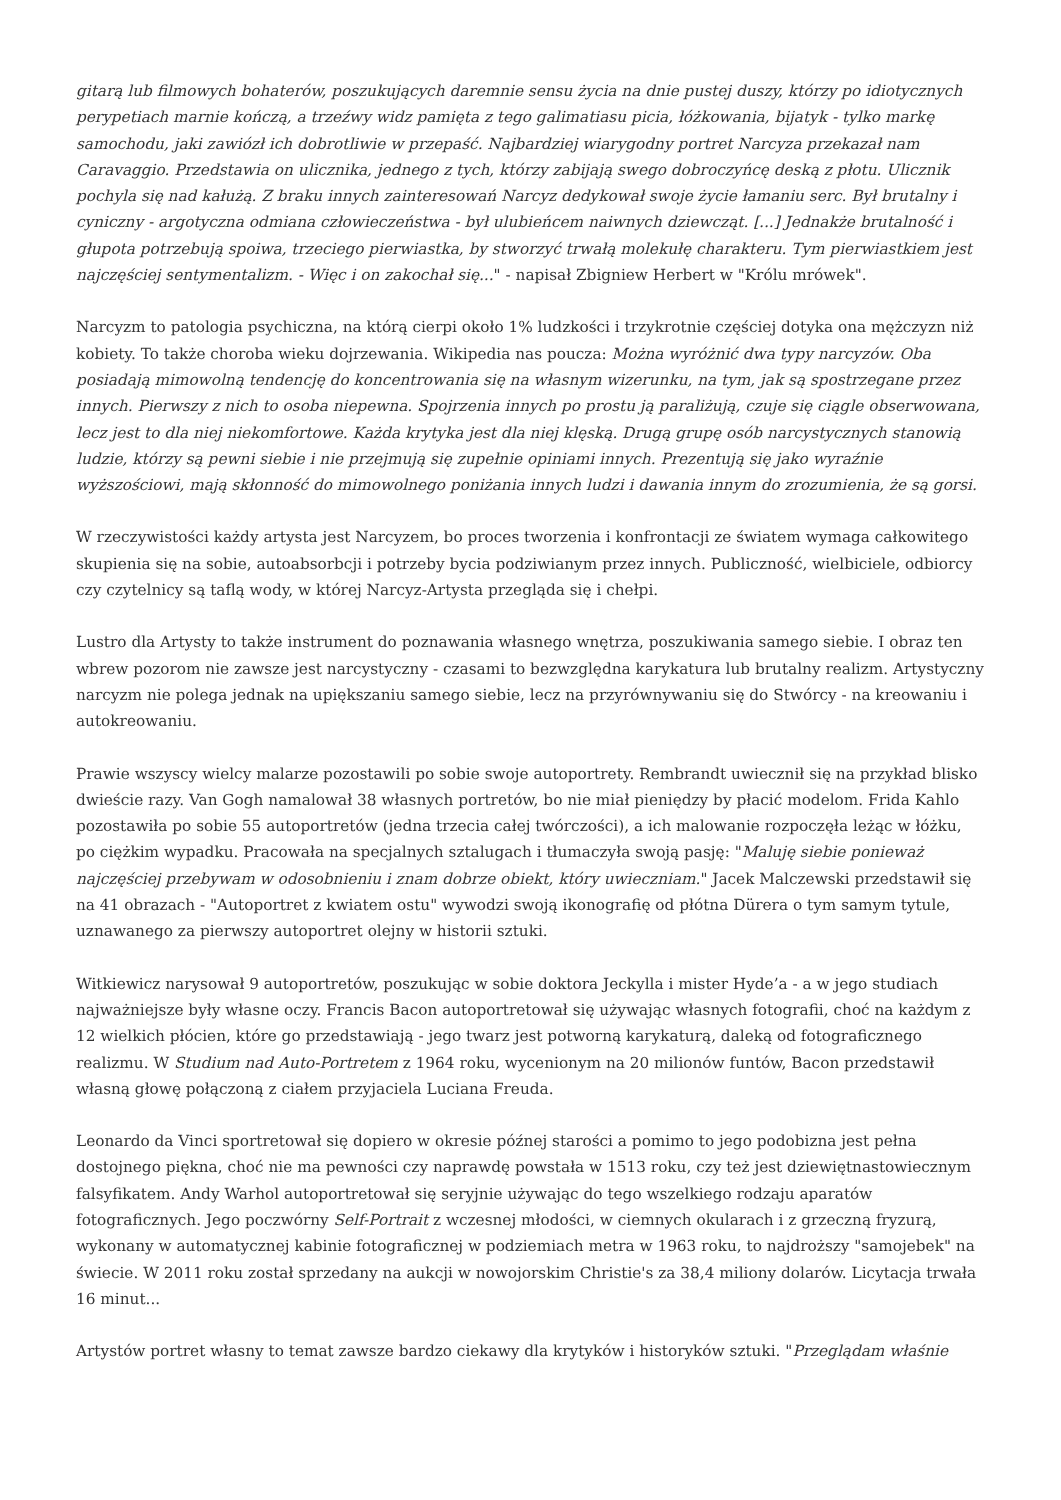gitarą lub filmowych bohaterów, poszukujących daremnie sensu życia na dnie pustej duszy, którzy po idiotycznych perypetiach marnie kończą, a trzeźwy widz pamięta z tego galimatiasu picia, łóżkowania, bijatyk - tylko markę samochodu, jaki zawiózł ich dobrotliwie w przepaść. Najbardziej wiarygodny portret Narcyza przekazał nam Caravaggio. Przedstawia on ulicznika, jednego z tych, którzy zabijają swego dobroczyńcę deską z płotu. Ulicznik pochyla się nad kałużą. Z braku innych zainteresowań Narcyz dedykował swoje życie łamaniu serc. Był brutalny i cyniczny - argotyczna odmiana człowieczeństwa - był ulubieńcem naiwnych dziewcząt. [...] Jednakże brutalność i głupota potrzebują spoiwa, trzeciego pierwiastka, by stworzyć trwałą molekułę charakteru. Tym pierwiastkiem jest najczęściej sentymentalizm. - Więc i on zakochał się..." - napisał Zbigniew Herbert w "Królu mrówek".
Narcyzm to patologia psychiczna, na którą cierpi około 1% ludzkości i trzykrotnie częściej dotyka ona mężczyzn niż kobiety. To także choroba wieku dojrzewania. Wikipedia nas poucza: Można wyróżnić dwa typy narcyzów. Oba posiadają mimowolną tendencję do koncentrowania się na własnym wizerunku, na tym, jak są spostrzegane przez innych. Pierwszy z nich to osoba niepewna. Spojrzenia innych po prostu ją paraliżują, czuje się ciągle obserwowana, lecz jest to dla niej niekomfortowe. Każda krytyka jest dla niej klęską. Drugą grupę osób narcystycznych stanowią ludzie, którzy są pewni siebie i nie przejmują się zupełnie opiniami innych. Prezentują się jako wyraźnie wyższościowi, mają skłonność do mimowolnego poniżania innych ludzi i dawania innym do zrozumienia, że są gorsi.
W rzeczywistości każdy artysta jest Narcyzem, bo proces tworzenia i konfrontacji ze światem wymaga całkowitego skupienia się na sobie, autoabsorbcji i potrzeby bycia podziwianym przez innych. Publiczność, wielbiciele, odbiorcy czy czytelnicy są taflą wody, w której Narcyz-Artysta przegląda się i chełpi.
Lustro dla Artysty to także instrument do poznawania własnego wnętrza, poszukiwania samego siebie. I obraz ten wbrew pozorom nie zawsze jest narcystyczny - czasami to bezwzględna karykatura lub brutalny realizm. Artystyczny narcyzm nie polega jednak na upiększaniu samego siebie, lecz na przyrównywaniu się do Stwórcy - na kreowaniu i autokreowaniu.
Prawie wszyscy wielcy malarze pozostawili po sobie swoje autoportrety. Rembrandt uwiecznił się na przykład blisko dwieście razy. Van Gogh namalował 38 własnych portretów, bo nie miał pieniędzy by płacić modelom. Frida Kahlo pozostawiła po sobie 55 autoportretów (jedna trzecia całej twórczości), a ich malowanie rozpoczęła leżąc w łóżku, po ciężkim wypadku. Pracowała na specjalnych sztalugach i tłumaczyła swoją pasję: "Maluję siebie ponieważ najczęściej przebywam w odosobnieniu i znam dobrze obiekt, który uwieczniam." Jacek Malczewski przedstawił się na 41 obrazach - "Autoportret z kwiatem ostu" wywodzi swoją ikonografię od płótna Dürera o tym samym tytule, uznawanego za pierwszy autoportret olejny w historii sztuki.
Witkiewicz narysował 9 autoportretów, poszukując w sobie doktora Jeckylla i mister Hyde’a - a w jego studiach najważniejsze były własne oczy. Francis Bacon autoportretował się używając własnych fotografii, choć na każdym z 12 wielkich płócien, które go przedstawiają - jego twarz jest potworną karykaturą, daleką od fotograficznego realizmu. W Studium nad Auto-Portretem z 1964 roku, wycenionym na 20 milionów funtów, Bacon przedstawił własną głowę połączoną z ciałem przyjaciela Luciana Freuda.
Leonardo da Vinci sportretował się dopiero w okresie późnej starości a pomimo to jego podobizna jest pełna dostojnego piękna, choć nie ma pewności czy naprawdę powstała w 1513 roku, czy też jest dziewiętnastowiecznym falsyfikatem. Andy Warhol autoportretował się seryjnie używając do tego wszelkiego rodzaju aparatów fotograficznych. Jego poczwórny Self-Portrait z wczesnej młodości, w ciemnych okularach i z grzeczną fryzurą, wykonany w automatycznej kabinie fotograficznej w podziemiach metra w 1963 roku, to najdroższy "samojebek" na świecie. W 2011 roku został sprzedany na aukcji w nowojorskim Christie's za 38,4 miliony dolarów. Licytacja trwała 16 minut...
Artystów portret własny to temat zawsze bardzo ciekawy dla krytyków i historyków sztuki. "Przeglądam właśnie